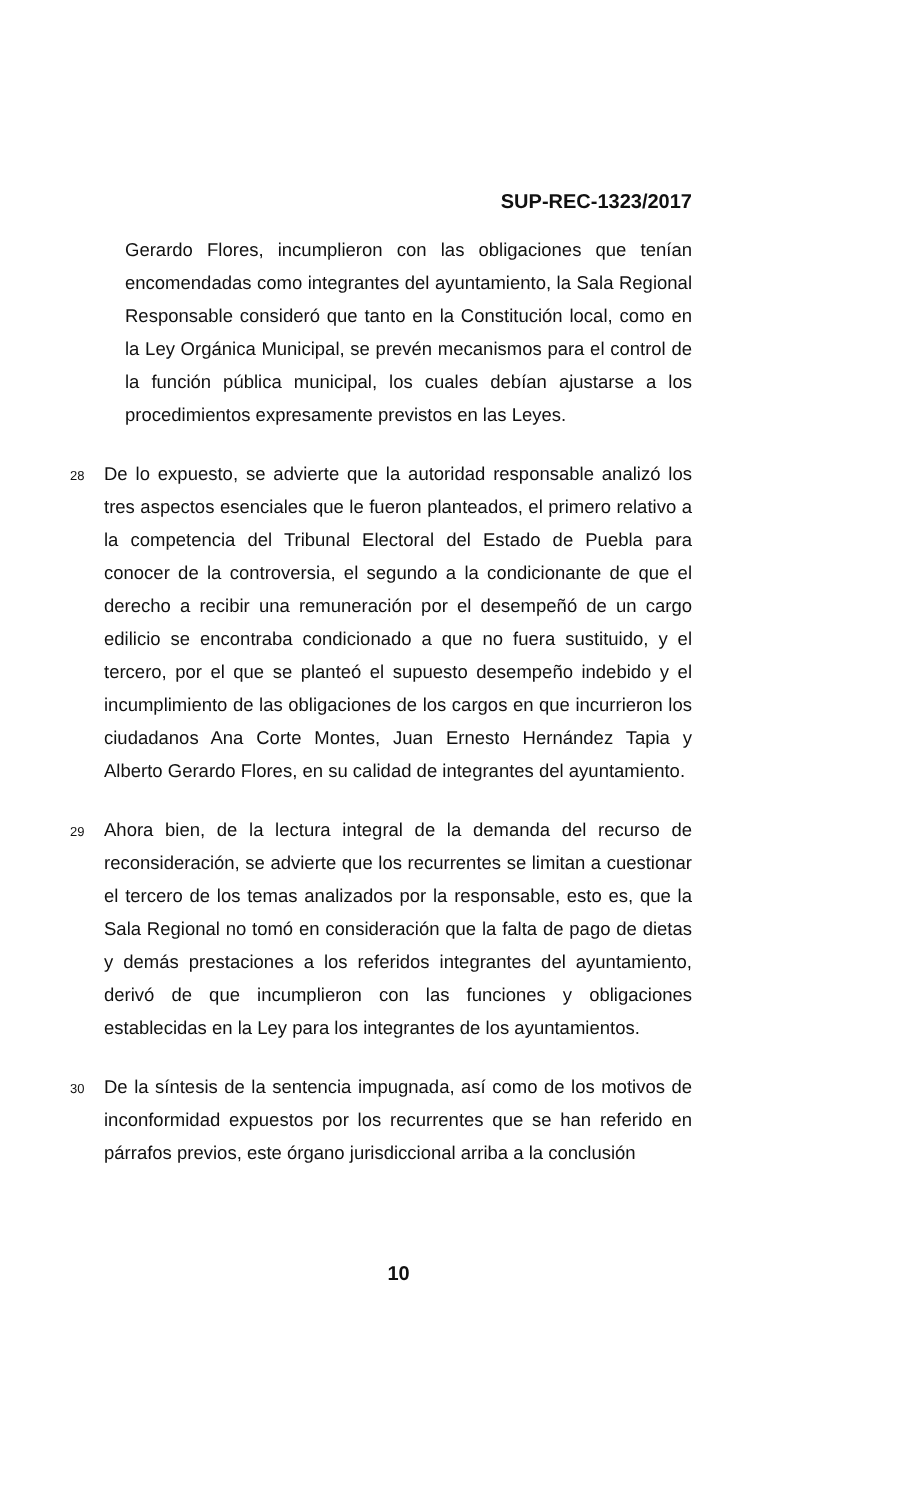SUP-REC-1323/2017
Gerardo Flores, incumplieron con las obligaciones que tenían encomendadas como integrantes del ayuntamiento, la Sala Regional Responsable consideró que tanto en la Constitución local, como en la Ley Orgánica Municipal, se prevén mecanismos para el control de la función pública municipal, los cuales debían ajustarse a los procedimientos expresamente previstos en las Leyes.
28 De lo expuesto, se advierte que la autoridad responsable analizó los tres aspectos esenciales que le fueron planteados, el primero relativo a la competencia del Tribunal Electoral del Estado de Puebla para conocer de la controversia, el segundo a la condicionante de que el derecho a recibir una remuneración por el desempeñó de un cargo edilicio se encontraba condicionado a que no fuera sustituido, y el tercero, por el que se planteó el supuesto desempeño indebido y el incumplimiento de las obligaciones de los cargos en que incurrieron los ciudadanos Ana Corte Montes, Juan Ernesto Hernández Tapia y Alberto Gerardo Flores, en su calidad de integrantes del ayuntamiento.
29 Ahora bien, de la lectura integral de la demanda del recurso de reconsideración, se advierte que los recurrentes se limitan a cuestionar el tercero de los temas analizados por la responsable, esto es, que la Sala Regional no tomó en consideración que la falta de pago de dietas y demás prestaciones a los referidos integrantes del ayuntamiento, derivó de que incumplieron con las funciones y obligaciones establecidas en la Ley para los integrantes de los ayuntamientos.
30 De la síntesis de la sentencia impugnada, así como de los motivos de inconformidad expuestos por los recurrentes que se han referido en párrafos previos, este órgano jurisdiccional arriba a la conclusión
10